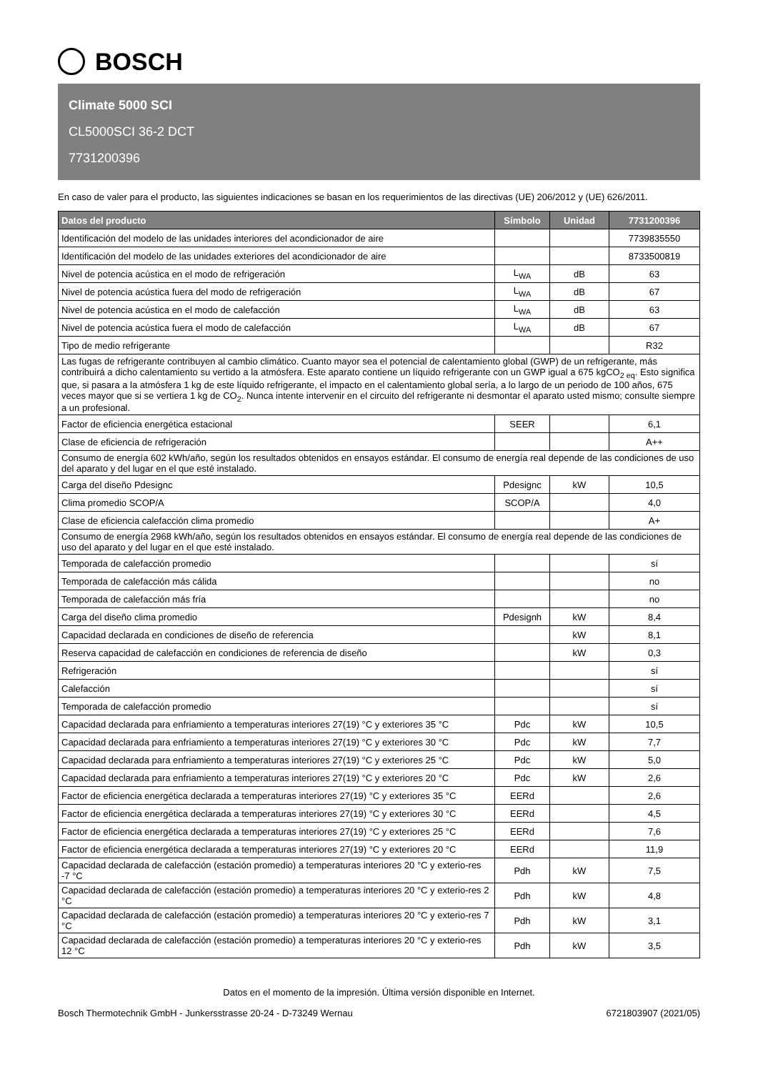BOSCH
Climate 5000 SCI
CL5000SCI 36-2 DCT
7731200396
En caso de valer para el producto, las siguientes indicaciones se basan en los requerimientos de las directivas (UE) 206/2012 y (UE) 626/2011.
| Datos del producto | Símbolo | Unidad | 7731200396 |
| --- | --- | --- | --- |
| Identificación del modelo de las unidades interiores del acondicionador de aire | | | 7739835550 |
| Identificación del modelo de las unidades exteriores del acondicionador de aire | | | 8733500819 |
| Nivel de potencia acústica en el modo de refrigeración | L<sub>WA</sub> | dB | 63 |
| Nivel de potencia acústica fuera del modo de refrigeración | L<sub>WA</sub> | dB | 67 |
| Nivel de potencia acústica en el modo de calefacción | L<sub>WA</sub> | dB | 63 |
| Nivel de potencia acústica fuera el modo de calefacción | L<sub>WA</sub> | dB | 67 |
| Tipo de medio refrigerante | | | R32 |
| Las fugas de refrigerante contribuyen al cambio climático. Cuanto mayor sea el potencial de calentamiento global (GWP) de un refrigerante, más contribuirá a dicho calentamiento su vertido a la atmósfera. Este aparato contiene un líquido refrigerante con un GWP igual a 675 kgCO<sub>2 eq</sub>. Esto significa que, si pasara a la atmósfera 1 kg de este líquido refrigerante, el impacto en el calentamiento global sería, a lo largo de un periodo de 100 años, 675 veces mayor que si se vertiera 1 kg de CO<sub>2</sub>. Nunca intente intervenir en el circuito del refrigerante ni desmontar el aparato usted mismo; consulte siempre a un profesional. | | | |
| Factor de eficiencia energética estacional | SEER | | 6,1 |
| Clase de eficiencia de refrigeración | | | A++ |
| Consumo de energía 602 kWh/año, según los resultados obtenidos en ensayos estándar. El consumo de energía real depende de las condiciones de uso del aparato y del lugar en el que esté instalado. | | | |
| Carga del diseño Pdesignc | Pdesignc | kW | 10,5 |
| Clima promedio SCOP/A | SCOP/A | | 4,0 |
| Clase de eficiencia calefacción clima promedio | | | A+ |
| Consumo de energía 2968 kWh/año, según los resultados obtenidos en ensayos estándar. El consumo de energía real depende de las condiciones de uso del aparato y del lugar en el que esté instalado. | | | |
| Temporada de calefacción promedio | | | sí |
| Temporada de calefacción más cálida | | | no |
| Temporada de calefacción más fría | | | no |
| Carga del diseño clima promedio | Pdesignh | kW | 8,4 |
| Capacidad declarada en condiciones de diseño de referencia | | kW | 8,1 |
| Reserva capacidad de calefacción en condiciones de referencia de diseño | | kW | 0,3 |
| Refrigeración | | | sí |
| Calefacción | | | sí |
| Temporada de calefacción promedio | | | sí |
| Capacidad declarada para enfriamiento a temperaturas interiores 27(19) °C y exteriores 35 °C | Pdc | kW | 10,5 |
| Capacidad declarada para enfriamiento a temperaturas interiores 27(19) °C y exteriores 30 °C | Pdc | kW | 7,7 |
| Capacidad declarada para enfriamiento a temperaturas interiores 27(19) °C y exteriores 25 °C | Pdc | kW | 5,0 |
| Capacidad declarada para enfriamiento a temperaturas interiores 27(19) °C y exteriores 20 °C | Pdc | kW | 2,6 |
| Factor de eficiencia energética declarada a temperaturas interiores 27(19) °C y exteriores 35 °C | EERd | | 2,6 |
| Factor de eficiencia energética declarada a temperaturas interiores 27(19) °C y exteriores 30 °C | EERd | | 4,5 |
| Factor de eficiencia energética declarada a temperaturas interiores 27(19) °C y exteriores 25 °C | EERd | | 7,6 |
| Factor de eficiencia energética declarada a temperaturas interiores 27(19) °C y exteriores 20 °C | EERd | | 11,9 |
| Capacidad declarada de calefacción (estación promedio) a temperaturas interiores 20 °C y exterio-res -7 °C | Pdh | kW | 7,5 |
| Capacidad declarada de calefacción (estación promedio) a temperaturas interiores 20 °C y exterio-res 2 °C | Pdh | kW | 4,8 |
| Capacidad declarada de calefacción (estación promedio) a temperaturas interiores 20 °C y exterio-res 7 °C | Pdh | kW | 3,1 |
| Capacidad declarada de calefacción (estación promedio) a temperaturas interiores 20 °C y exterio-res 12 °C | Pdh | kW | 3,5 |
Datos en el momento de la impresión. Última versión disponible en Internet.
Bosch Thermotechnik GmbH - Junkersstrasse 20-24 - D-73249 Wernau 6721803907 (2021/05)